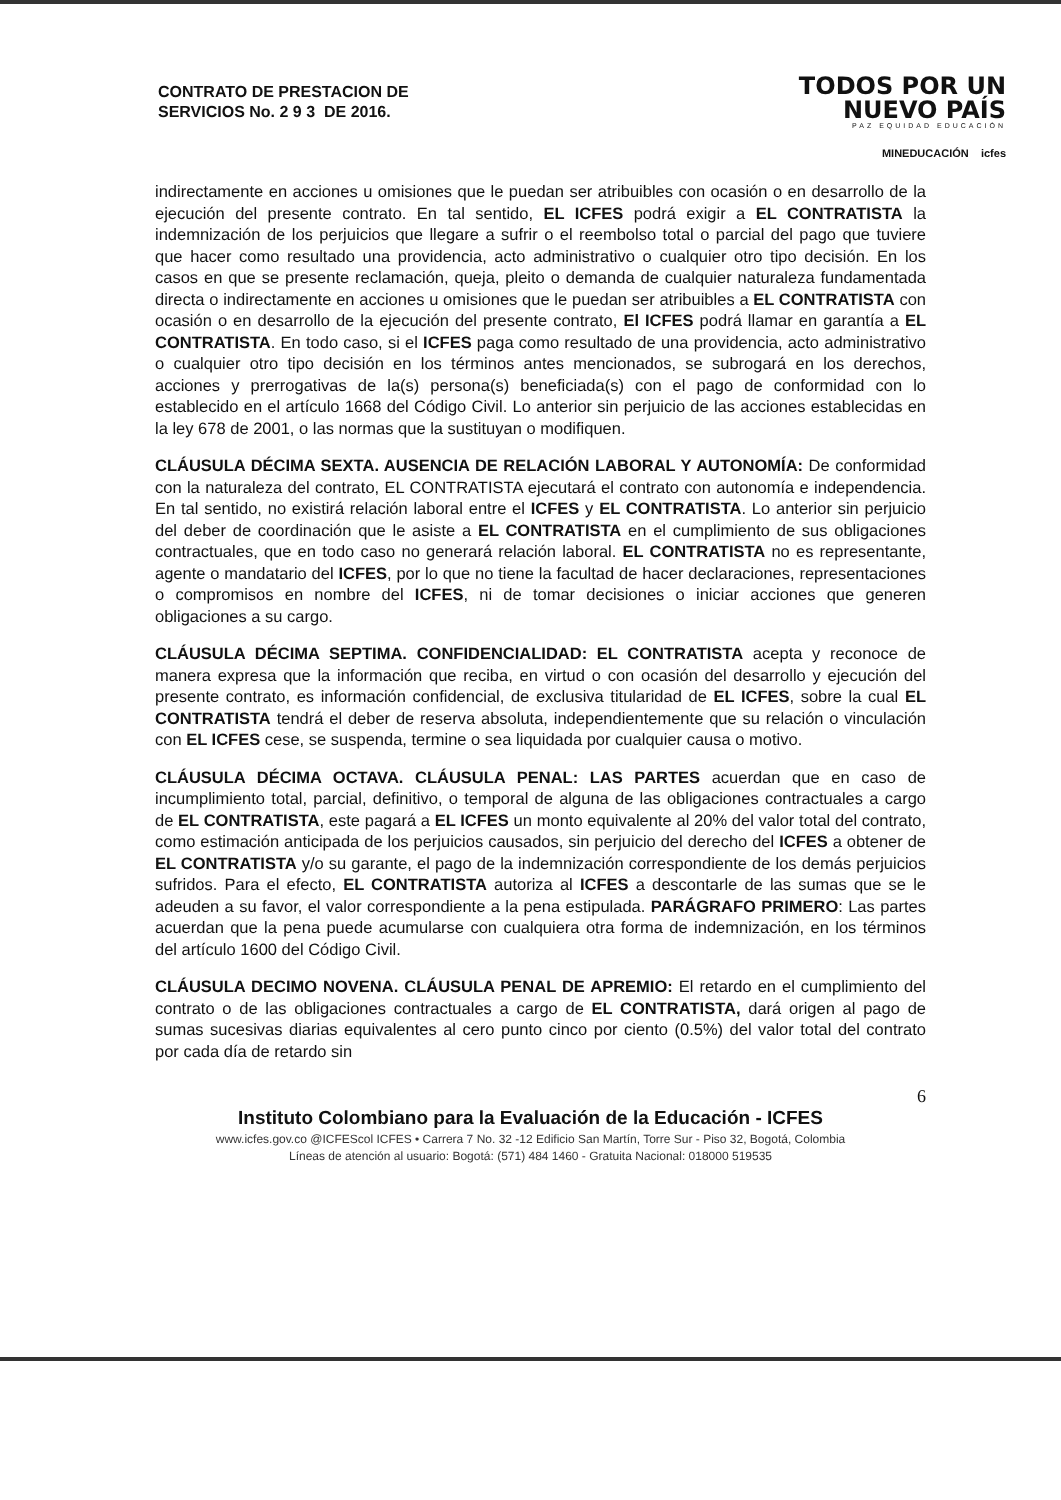CONTRATO DE PRESTACION DE
SERVICIOS No. 2 9 3 DE 2016.
TODOS POR UN
NUEVO PAÍS
PAZ EQUIDAD EDUCACIÓN
MINEDUCACIÓN icfes
indirectamente en acciones u omisiones que le puedan ser atribuibles con ocasión o en desarrollo de la ejecución del presente contrato. En tal sentido, EL ICFES podrá exigir a EL CONTRATISTA la indemnización de los perjuicios que llegare a sufrir o el reembolso total o parcial del pago que tuviere que hacer como resultado una providencia, acto administrativo o cualquier otro tipo decisión. En los casos en que se presente reclamación, queja, pleito o demanda de cualquier naturaleza fundamentada directa o indirectamente en acciones u omisiones que le puedan ser atribuibles a EL CONTRATISTA con ocasión o en desarrollo de la ejecución del presente contrato, El ICFES podrá llamar en garantía a EL CONTRATISTA. En todo caso, si el ICFES paga como resultado de una providencia, acto administrativo o cualquier otro tipo decisión en los términos antes mencionados, se subrogará en los derechos, acciones y prerrogativas de la(s) persona(s) beneficiada(s) con el pago de conformidad con lo establecido en el artículo 1668 del Código Civil. Lo anterior sin perjuicio de las acciones establecidas en la ley 678 de 2001, o las normas que la sustituyan o modifiquen.
CLÁUSULA DÉCIMA SEXTA. AUSENCIA DE RELACIÓN LABORAL Y AUTONOMÍA: De conformidad con la naturaleza del contrato, EL CONTRATISTA ejecutará el contrato con autonomía e independencia. En tal sentido, no existirá relación laboral entre el ICFES y EL CONTRATISTA. Lo anterior sin perjuicio del deber de coordinación que le asiste a EL CONTRATISTA en el cumplimiento de sus obligaciones contractuales, que en todo caso no generará relación laboral. EL CONTRATISTA no es representante, agente o mandatario del ICFES, por lo que no tiene la facultad de hacer declaraciones, representaciones o compromisos en nombre del ICFES, ni de tomar decisiones o iniciar acciones que generen obligaciones a su cargo.
CLÁUSULA DÉCIMA SEPTIMA. CONFIDENCIALIDAD: EL CONTRATISTA acepta y reconoce de manera expresa que la información que reciba, en virtud o con ocasión del desarrollo y ejecución del presente contrato, es información confidencial, de exclusiva titularidad de EL ICFES, sobre la cual EL CONTRATISTA tendrá el deber de reserva absoluta, independientemente que su relación o vinculación con EL ICFES cese, se suspenda, termine o sea liquidada por cualquier causa o motivo.
CLÁUSULA DÉCIMA OCTAVA. CLÁUSULA PENAL: LAS PARTES acuerdan que en caso de incumplimiento total, parcial, definitivo, o temporal de alguna de las obligaciones contractuales a cargo de EL CONTRATISTA, este pagará a EL ICFES un monto equivalente al 20% del valor total del contrato, como estimación anticipada de los perjuicios causados, sin perjuicio del derecho del ICFES a obtener de EL CONTRATISTA y/o su garante, el pago de la indemnización correspondiente de los demás perjuicios sufridos. Para el efecto, EL CONTRATISTA autoriza al ICFES a descontarle de las sumas que se le adeuden a su favor, el valor correspondiente a la pena estipulada. PARÁGRAFO PRIMERO: Las partes acuerdan que la pena puede acumularse con cualquiera otra forma de indemnización, en los términos del artículo 1600 del Código Civil.
CLÁUSULA DECIMO NOVENA. CLÁUSULA PENAL DE APREMIO: El retardo en el cumplimiento del contrato o de las obligaciones contractuales a cargo de EL CONTRATISTA, dará origen al pago de sumas sucesivas diarias equivalentes al cero punto cinco por ciento (0.5%) del valor total del contrato por cada día de retardo sin
6
Instituto Colombiano para la Evaluación de la Educación - ICFES
www.icfes.gov.co @ICFEScol ICFES • Carrera 7 No. 32 -12 Edificio San Martín, Torre Sur - Piso 32, Bogotá, Colombia
Líneas de atención al usuario: Bogotá: (571) 484 1460 - Gratuita Nacional: 018000 519535